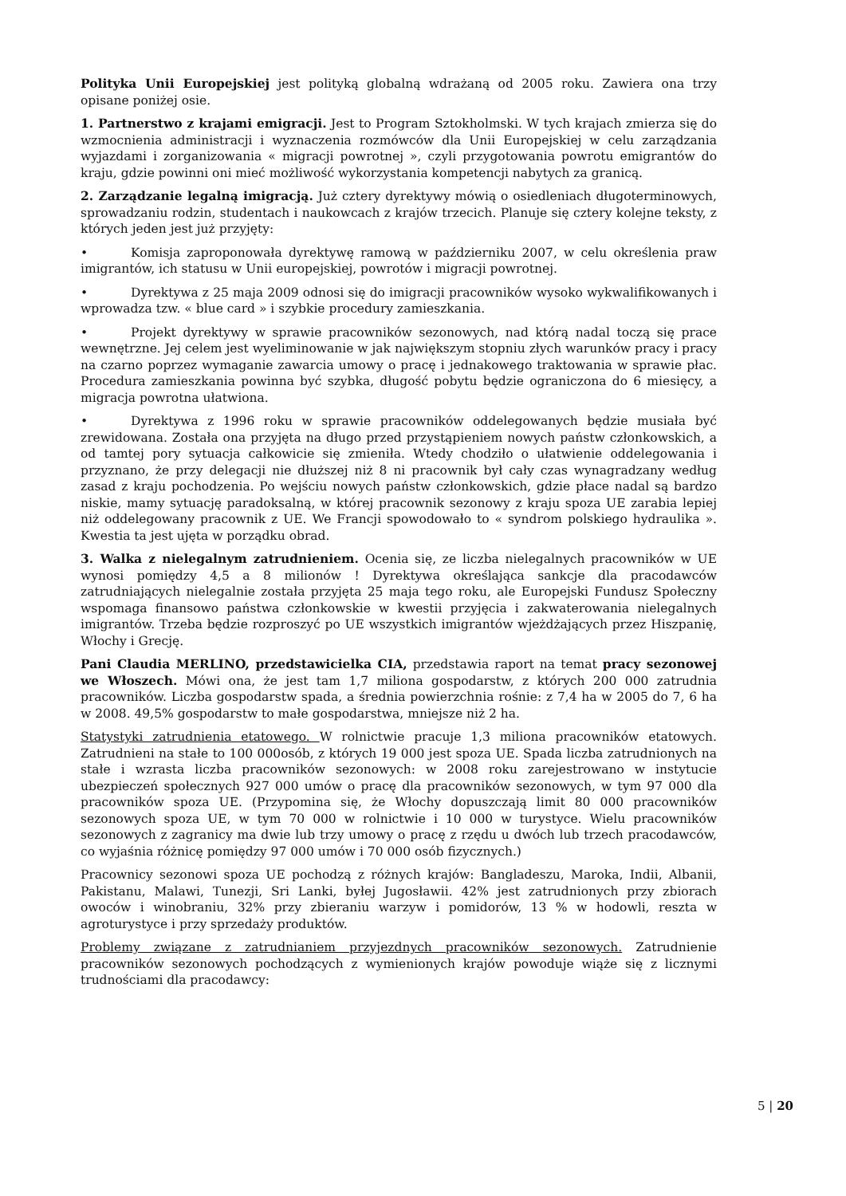Polityka Unii Europejskiej jest polityką globalną wdrażaną od 2005 roku. Zawiera ona trzy opisane poniżej osie.
1. Partnerstwo z krajami emigracji. Jest to Program Sztokholmski. W tych krajach zmierza się do wzmocnienia administracji i wyznaczenia rozmówców dla Unii Europejskiej w celu zarządzania wyjazdami i zorganizowania « migracji powrotnej », czyli przygotowania powrotu emigrantów do kraju, gdzie powinni oni mieć możliwość wykorzystania kompetencji nabytych za granicą.
2. Zarządzanie legalną imigracją. Już cztery dyrektywy mówią o osiedleniach długoterminowych, sprowadzaniu rodzin, studentach i naukowcach z krajów trzecich. Planuje się cztery kolejne teksty, z których jeden jest już przyjęty:
• Komisja zaproponowała dyrektywę ramową w październiku 2007, w celu określenia praw imigrantów, ich statusu w Unii europejskiej, powrotów i migracji powrotnej.
• Dyrektywa z 25 maja 2009 odnosi się do imigracji pracowników wysoko wykwalifikowanych i wprowadza tzw. « blue card » i szybkie procedury zamieszkania.
• Projekt dyrektywy w sprawie pracowników sezonowych, nad którą nadal toczą się prace wewnętrzne. Jej celem jest wyeliminowanie w jak największym stopniu złych warunków pracy i pracy na czarno poprzez wymaganie zawarcia umowy o pracę i jednakowego traktowania w sprawie płac. Procedura zamieszkania powinna być szybka, długość pobytu będzie ograniczona do 6 miesięcy, a migracja powrotna ułatwiona.
• Dyrektywa z 1996 roku w sprawie pracowników oddelegowanych będzie musiała być zrewidowana. Została ona przyjęta na długo przed przystąpieniem nowych państw członkowskich, a od tamtej pory sytuacja całkowicie się zmieniła. Wtedy chodziło o ułatwienie oddelegowania i przyznano, że przy delegacji nie dłuższej niż 8 ni pracownik był cały czas wynagradzany według zasad z kraju pochodzenia. Po wejściu nowych państw członkowskich, gdzie płace nadal są bardzo niskie, mamy sytuację paradoksalną, w której pracownik sezonowy z kraju spoza UE zarabia lepiej niż oddelegowany pracownik z UE. We Francji spowodowało to « syndrom polskiego hydraulika ». Kwestia ta jest ujęta w porządku obrad.
3. Walka z nielegalnym zatrudnieniem. Ocenia się, ze liczba nielegalnych pracowników w UE wynosi pomiędzy 4,5 a 8 milionów ! Dyrektywa określająca sankcje dla pracodawców zatrudniających nielegalnie została przyjęta 25 maja tego roku, ale Europejski Fundusz Społeczny wspomaga finansowo państwa członkowskie w kwestii przyjęcia i zakwaterowania nielegalnych imigrantów. Trzeba będzie rozproszyć po UE wszystkich imigrantów wjeżdżających przez Hiszpanię, Włochy i Grecję.
Pani Claudia MERLINO, przedstawicielka CIA, przedstawia raport na temat pracy sezonowej we Włoszech. Mówi ona, że jest tam 1,7 miliona gospodarstw, z których 200 000 zatrudnia pracowników. Liczba gospodarstw spada, a średnia powierzchnia rośnie: z 7,4 ha w 2005 do 7, 6 ha w 2008. 49,5% gospodarstw to małe gospodarstwa, mniejsze niż 2 ha.
Statystyki zatrudnienia etatowego. W rolnictwie pracuje 1,3 miliona pracowników etatowych. Zatrudnieni na stałe to 100 000osób, z których 19 000 jest spoza UE. Spada liczba zatrudnionych na stałe i wzrasta liczba pracowników sezonowych: w 2008 roku zarejestrowano w instytucie ubezpieczeń społecznych 927 000 umów o pracę dla pracowników sezonowych, w tym 97 000 dla pracowników spoza UE. (Przypomina się, że Włochy dopuszczają limit 80 000 pracowników sezonowych spoza UE, w tym 70 000 w rolnictwie i 10 000 w turystyce. Wielu pracowników sezonowych z zagranicy ma dwie lub trzy umowy o pracę z rzędu u dwóch lub trzech pracodawców, co wyjaśnia różnicę pomiędzy 97 000 umów i 70 000 osób fizycznych.)
Pracownicy sezonowi spoza UE pochodzą z różnych krajów: Bangladeszu, Maroka, Indii, Albanii, Pakistanu, Malawi, Tunezji, Sri Lanki, byłej Jugosławii. 42% jest zatrudnionych przy zbiorach owoców i winobraniu, 32% przy zbieraniu warzyw i pomidorów, 13 % w hodowli, reszta w agroturystyce i przy sprzedaży produktów.
Problemy związane z zatrudnianiem przyjezdnych pracowników sezonowych. Zatrudnienie pracowników sezonowych pochodzących z wymienionych krajów powoduje wiąże się z licznymi trudnościami dla pracodawcy:
5 | 20